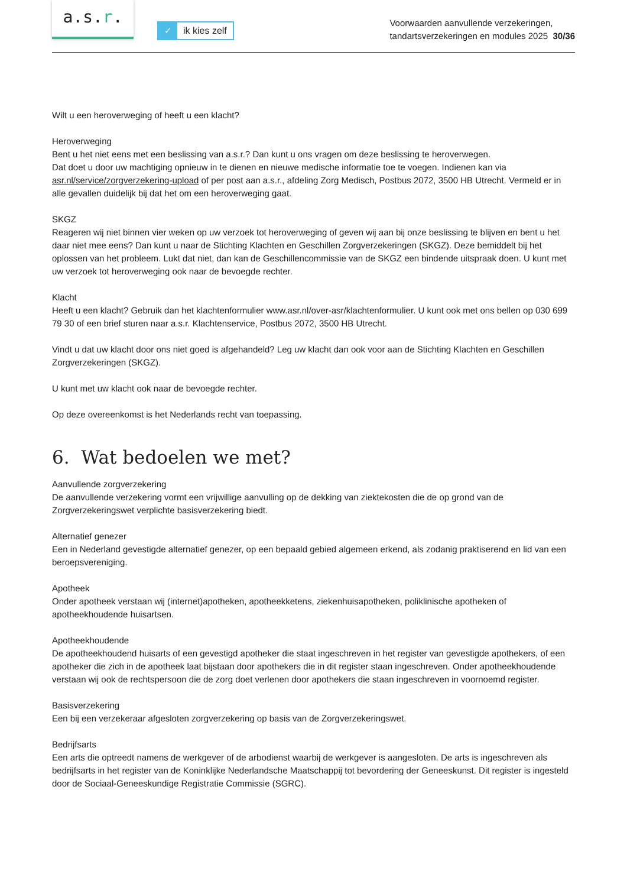a.s.r.
✓ ik kies zelf
Voorwaarden aanvullende verzekeringen,
tandartsverzekeringen en modules 2025 30/36
Wilt u een heroverweging of heeft u een klacht?
Heroverweging
Bent u het niet eens met een beslissing van a.s.r.? Dan kunt u ons vragen om deze beslissing te heroverwegen.
Dat doet u door uw machtiging opnieuw in te dienen en nieuwe medische informatie toe te voegen. Indienen kan via asr.nl/service/zorgverzekering-upload of per post aan a.s.r., afdeling Zorg Medisch, Postbus 2072, 3500 HB Utrecht. Vermeld er in alle gevallen duidelijk bij dat het om een heroverweging gaat.
SKGZ
Reageren wij niet binnen vier weken op uw verzoek tot heroverweging of geven wij aan bij onze beslissing te blijven en bent u het daar niet mee eens? Dan kunt u naar de Stichting Klachten en Geschillen Zorgverzekeringen (SKGZ). Deze bemiddelt bij het oplossen van het probleem. Lukt dat niet, dan kan de Geschillencommissie van de SKGZ een bindende uitspraak doen. U kunt met uw verzoek tot heroverweging ook naar de bevoegde rechter.
Klacht
Heeft u een klacht? Gebruik dan het klachtenformulier www.asr.nl/over-asr/klachtenformulier. U kunt ook met ons bellen op 030 699 79 30 of een brief sturen naar a.s.r. Klachtenservice, Postbus 2072, 3500 HB Utrecht.
Vindt u dat uw klacht door ons niet goed is afgehandeld? Leg uw klacht dan ook voor aan de Stichting Klachten en Geschillen Zorgverzekeringen (SKGZ).
U kunt met uw klacht ook naar de bevoegde rechter.
Op deze overeenkomst is het Nederlands recht van toepassing.
6. Wat bedoelen we met?
Aanvullende zorgverzekering
De aanvullende verzekering vormt een vrijwillige aanvulling op de dekking van ziektekosten die de op grond van de Zorgverzekeringswet verplichte basisverzekering biedt.
Alternatief genezer
Een in Nederland gevestigde alternatief genezer, op een bepaald gebied algemeen erkend, als zodanig praktiserend en lid van een beroepsvereniging.
Apotheek
Onder apotheek verstaan wij (internet)apotheken, apotheekketens, ziekenhuisapotheken, poliklinische apotheken of apotheekhoudende huisartsen.
Apotheekhoudende
De apotheekhoudend huisarts of een gevestigd apotheker die staat ingeschreven in het register van gevestigde apothekers, of een apotheker die zich in de apotheek laat bijstaan door apothekers die in dit register staan ingeschreven. Onder apotheekhoudende verstaan wij ook de rechtspersoon die de zorg doet verlenen door apothekers die staan ingeschreven in voornoemd register.
Basisverzekering
Een bij een verzekeraar afgesloten zorgverzekering op basis van de Zorgverzekeringswet.
Bedrijfsarts
Een arts die optreedt namens de werkgever of de arbodienst waarbij de werkgever is aangesloten. De arts is ingeschreven als bedrijfsarts in het register van de Koninklijke Nederlandsche Maatschappij tot bevordering der Geneeskunst. Dit register is ingesteld door de Sociaal-Geneeskundige Registratie Commissie (SGRC).